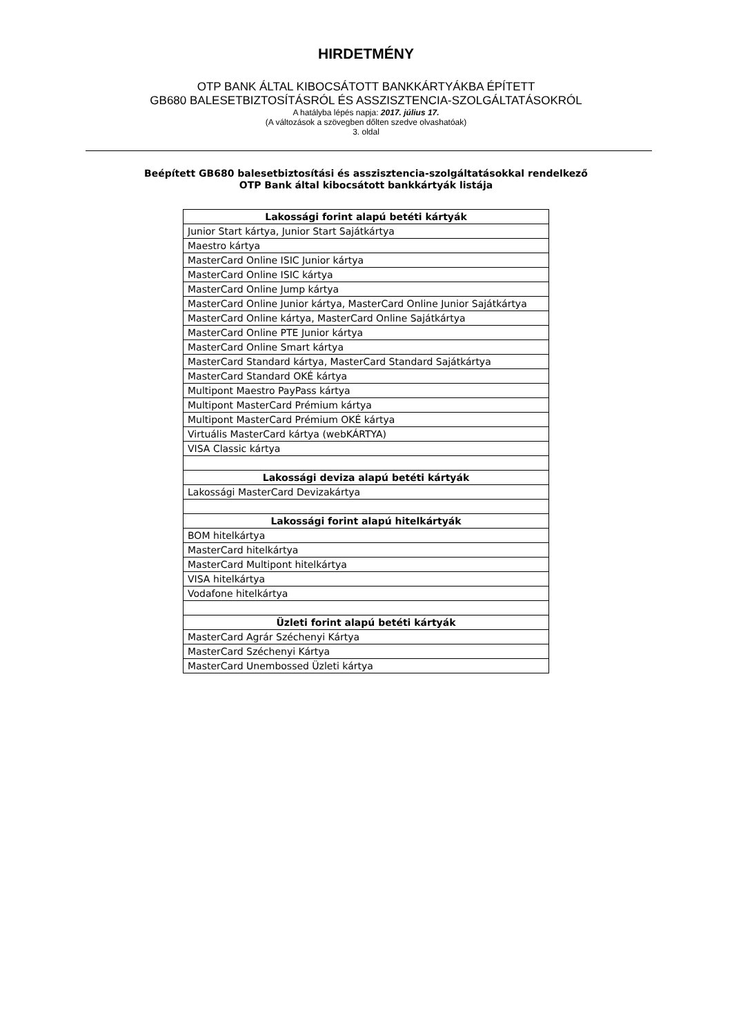HIRDETMÉNY
OTP BANK ÁLTAL KIBOCSÁTOTT BANKKÁRTYÁKBA ÉPÍTETT
GB680 BALESETBIZTOSÍTÁSRÓL ÉS ASSZISZTENCIA-SZOLGÁLTATÁSOKRÓL
A hatályba lépés napja: 2017. július 17.
(A változások a szövegben dőlten szedve olvashatóak)
3. oldal
Beépített GB680 balesetbiztosítási és asszisztencia-szolgáltatásokkal rendelkező
OTP Bank által kibocsátott bankkártyák listája
| Lakossági forint alapú betéti kártyák |
| --- |
| Junior Start kártya, Junior Start Sajátkártya |
| Maestro kártya |
| MasterCard Online ISIC Junior kártya |
| MasterCard Online ISIC kártya |
| MasterCard Online Jump kártya |
| MasterCard Online Junior kártya, MasterCard Online Junior Sajátkártya |
| MasterCard Online kártya, MasterCard Online Sajátkártya |
| MasterCard Online PTE Junior kártya |
| MasterCard Online Smart kártya |
| MasterCard Standard kártya, MasterCard Standard Sajátkártya |
| MasterCard Standard OKÉ kártya |
| Multipont Maestro PayPass kártya |
| Multipont MasterCard Prémium kártya |
| Multipont MasterCard Prémium OKÉ kártya |
| Virtuális MasterCard kártya (webKÁRTYA) |
| VISA Classic kártya |
| Lakossági deviza alapú betéti kártyák |
| Lakossági MasterCard Devizakártya |
| Lakossági forint alapú hitelkártyák |
| BOM hitelkártya |
| MasterCard hitelkártya |
| MasterCard Multipont hitelkártya |
| VISA hitelkártya |
| Vodafone hitelkártya |
| Üzleti forint alapú betéti kártyák |
| MasterCard Agrár Széchenyi Kártya |
| MasterCard Széchenyi Kártya |
| MasterCard Unembossed Üzleti kártya |